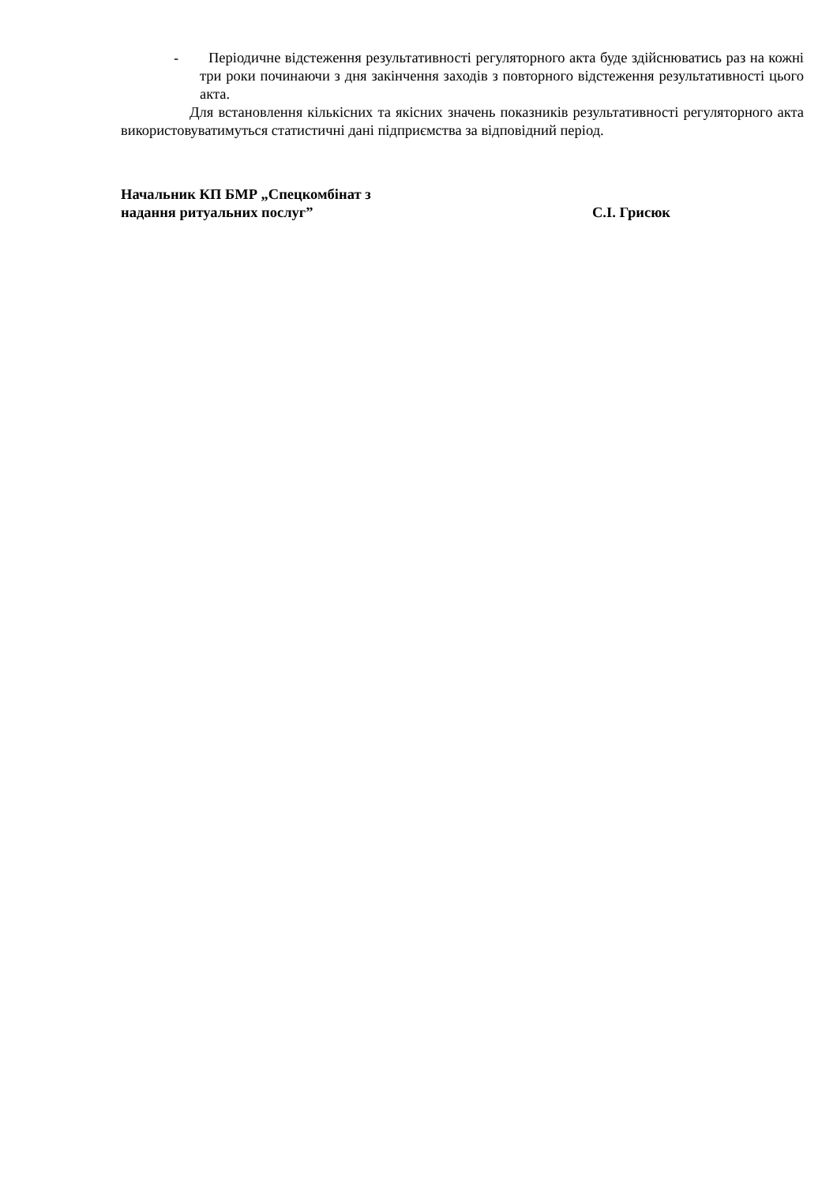- Періодичне відстеження результативності регуляторного акта буде здійснюватись раз на кожні три роки починаючи з дня закінчення заходів з повторного відстеження результативності цього акта.
Для встановлення кількісних та якісних значень показників результативності регуляторного акта використовуватимуться статистичні дані підприємства за відповідний період.
Начальник КП БМР „Спецкомбінат з
надання ритуальних послуг”
С.І. Грисюк